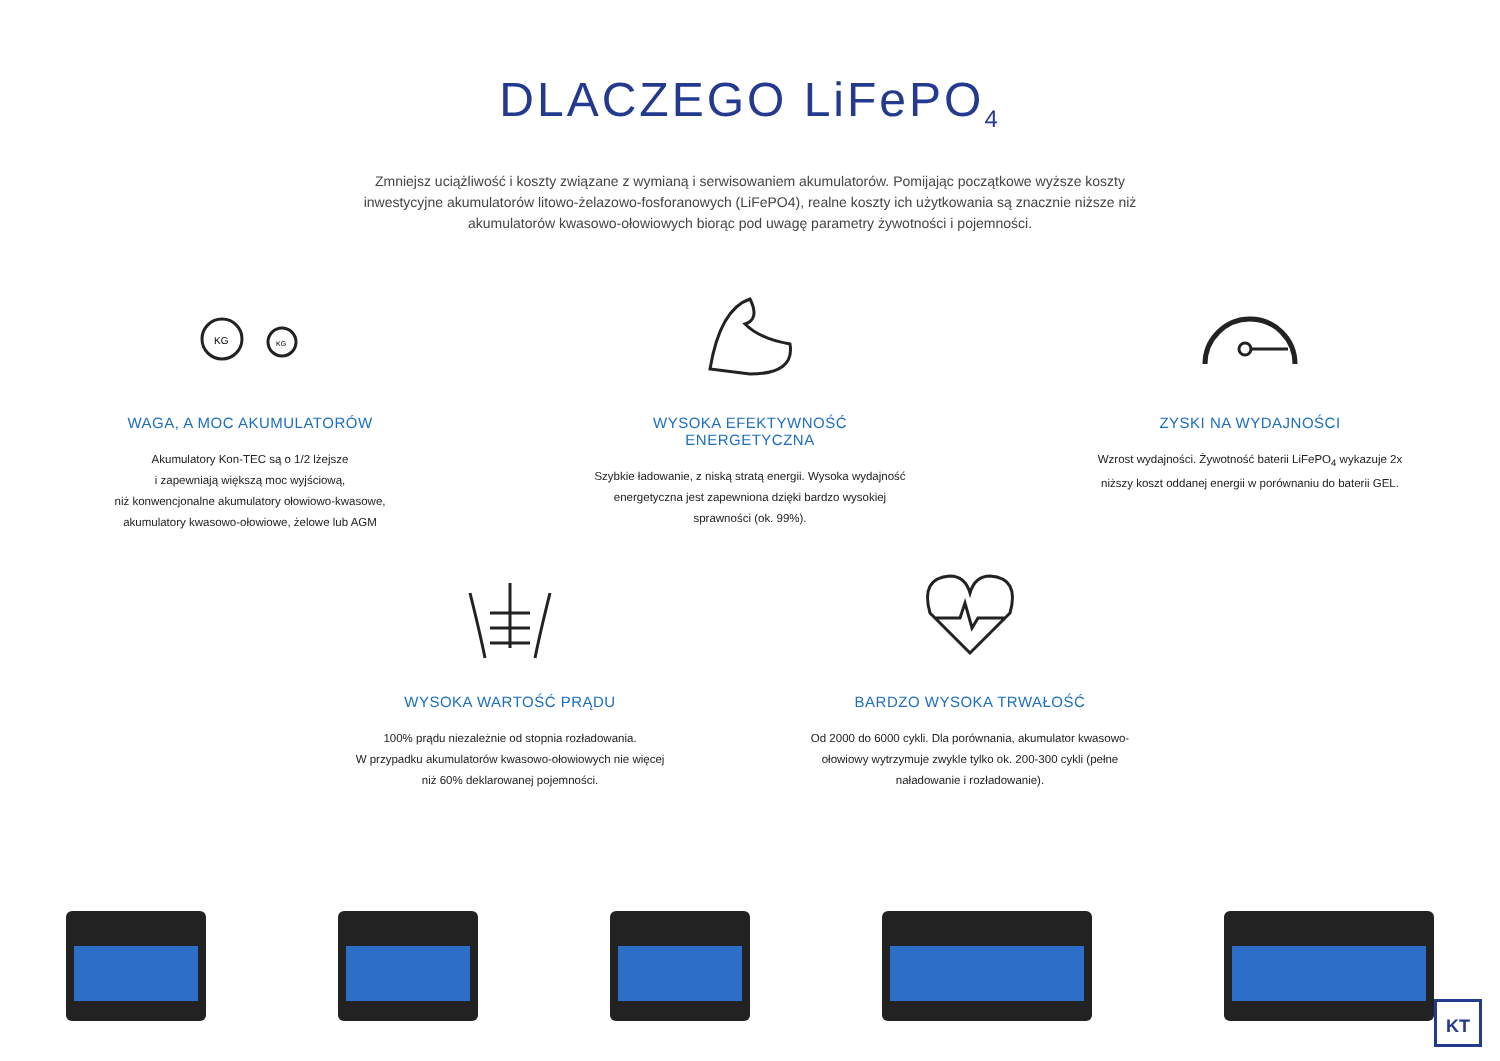DLACZEGO LiFePO<sub>4</sub>
Zmniejsz uciążliwość i koszty związane z wymianą i serwisowaniem akumulatorów. Pomijając początkowe wyższe koszty inwestycyjne akumulatorów litowo-żelazowo-fosforanowych (LiFePO4), realne koszty ich użytkowania są znacznie niższe niż akumulatorów kwasowo-ołowiowych biorąc pod uwagę parametry żywotności i pojemności.
KG
KG
WAGA, A MOC AKUMULATORÓW
Akumulatory Kon-TEC są o 1/2 lżejsze
i zapewniają większą moc wyjściową,
niż konwencjonalne akumulatory ołowiowo-kwasowe,
akumulatory kwasowo-ołowiowe, żelowe lub AGM
WYSOKA EFEKTYWNOŚĆ ENERGETYCZNA
Szybkie ładowanie, z niską stratą energii. Wysoka wydajność energetyczna jest zapewniona dzięki bardzo wysokiej sprawności (ok. 99%).
ZYSKI NA WYDAJNOŚCI
Wzrost wydajności. Żywotność baterii LiFePO<sub>4</sub> wykazuje 2x niższy koszt oddanej energii w porównaniu do baterii GEL.
WYSOKA WARTOŚĆ PRĄDU
100% prądu niezależnie od stopnia rozładowania.
W przypadku akumulatorów kwasowo-ołowiowych nie więcej niż 60% deklarowanej pojemności.
BARDZO WYSOKA TRWAŁOŚĆ
Od 2000 do 6000 cykli. Dla porównania, akumulator kwasowo-ołowiowy wytrzymuje zwykle tylko ok. 200-300 cykli (pełne naładowanie i rozładowanie).
KT